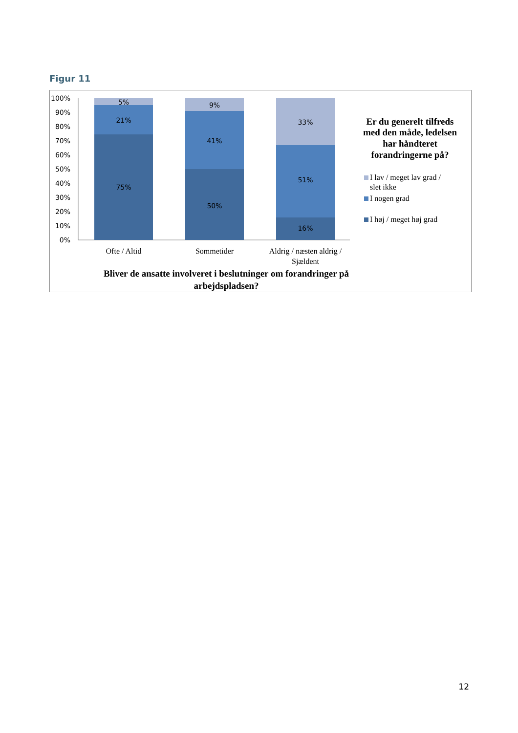Figur 11
100%
90%
80%
70%
60%
50%
40%
30%
20%
10%
0%
5%
21%
75%
9%
41%
50%
33%
51%
16%
Ofte / Altid
Sommetider
Aldrig / næsten aldrig /
Sjældent
Bliver de ansatte involveret i beslutninger om forandringer på
arbejdspladsen?
Er du generelt tilfreds
med den måde, ledelsen
har håndteret
forandringerne på?
I lav / meget lav grad /
slet ikke
I nogen grad
I høj / meget høj grad
12